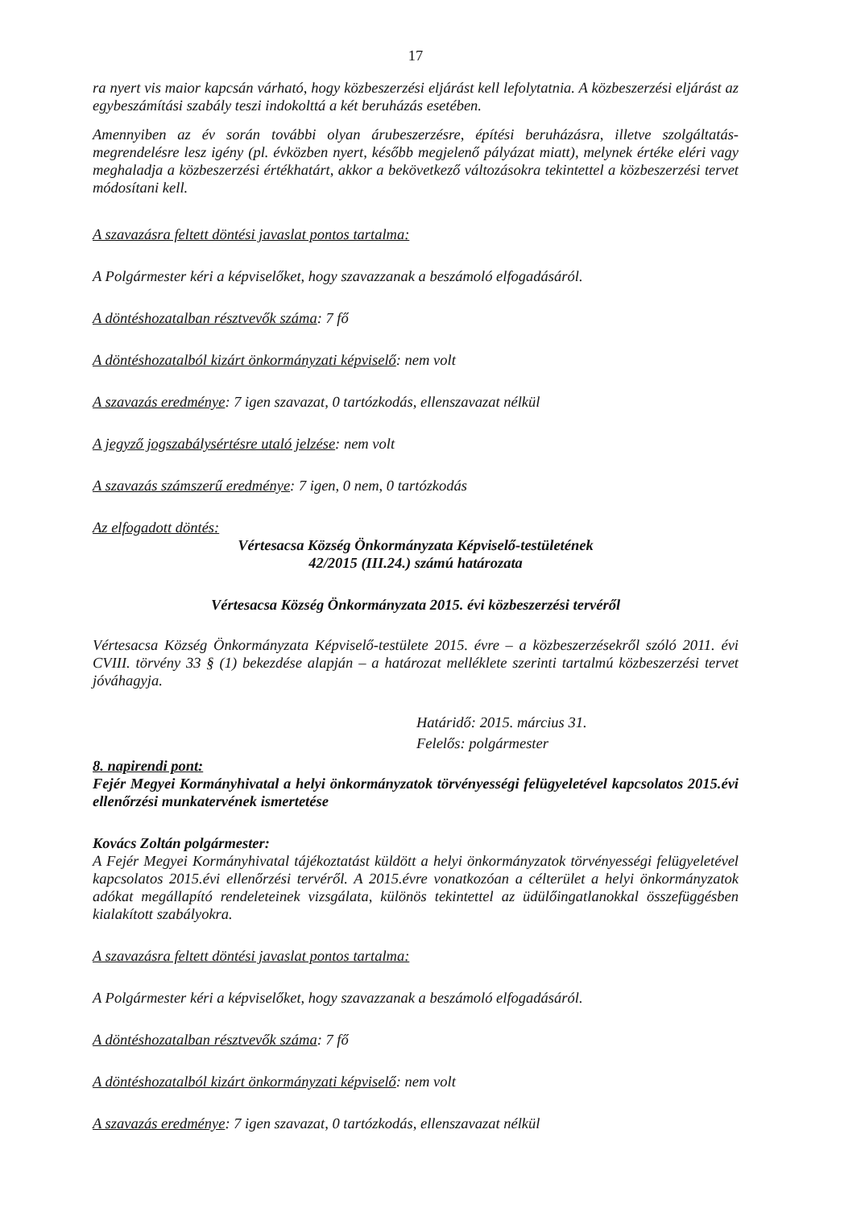17
ra nyert vis maior kapcsán várható, hogy közbeszerzési eljárást kell lefolytatnia. A közbeszerzési eljárást az egybeszámítási szabály teszi indokolttá a két beruházás esetében.
Amennyiben az év során további olyan árubeszerzésre, építési beruházásra, illetve szolgáltatás-megrendelésre lesz igény (pl. évközben nyert, később megjelenő pályázat miatt), melynek értéke eléri vagy meghaladja a közbeszerzési értékhatárt, akkor a bekövetkező változásokra tekintettel a közbeszerzési tervet módosítani kell.
A szavazásra feltett döntési javaslat pontos tartalma:
A Polgármester kéri a képviselőket, hogy szavazzanak a beszámoló elfogadásáról.
A döntéshozatalban résztvevők száma: 7 fő
A döntéshozatalból kizárt önkormányzati képviselő: nem volt
A szavazás eredménye: 7 igen szavazat, 0 tartózkodás, ellenszavazat nélkül
A jegyző jogszabálysértésre utaló jelzése: nem volt
A szavazás számszerű eredménye: 7 igen, 0 nem, 0 tartózkodás
Az elfogadott döntés:
Vértesacsa Község Önkormányzata Képviselő-testületének
42/2015 (III.24.) számú határozata
Vértesacsa Község Önkormányzata 2015. évi közbeszerzési tervéről
Vértesacsa Község Önkormányzata Képviselő-testülete 2015. évre – a közbeszerzésekről szóló 2011. évi CVIII. törvény 33 § (1) bekezdése alapján – a határozat melléklete szerinti tartalmú közbeszerzési tervet jóváhagyja.
Határidő: 2015. március 31.
Felelős: polgármester
8. napirendi pont:
Fejér Megyei Kormányhivatal a helyi önkormányzatok törvényességi felügyeletével kapcsolatos 2015.évi ellenőrzési munkatervének ismertetése
Kovács Zoltán polgármester:
A Fejér Megyei Kormányhivatal tájékoztatást küldött a helyi önkormányzatok törvényességi felügyeletével kapcsolatos 2015.évi ellenőrzési tervéről. A 2015.évre vonatkozóan a célterület a helyi önkormányzatok adókat megállapító rendeleteinek vizsgálata, különös tekintettel az üdülőingatlanokkal összefüggésben kialakított szabályokra.
A szavazásra feltett döntési javaslat pontos tartalma:
A Polgármester kéri a képviselőket, hogy szavazzanak a beszámoló elfogadásáról.
A döntéshozatalban résztvevők száma: 7 fő
A döntéshozatalból kizárt önkormányzati képviselő: nem volt
A szavazás eredménye: 7 igen szavazat, 0 tartózkodás, ellenszavazat nélkül